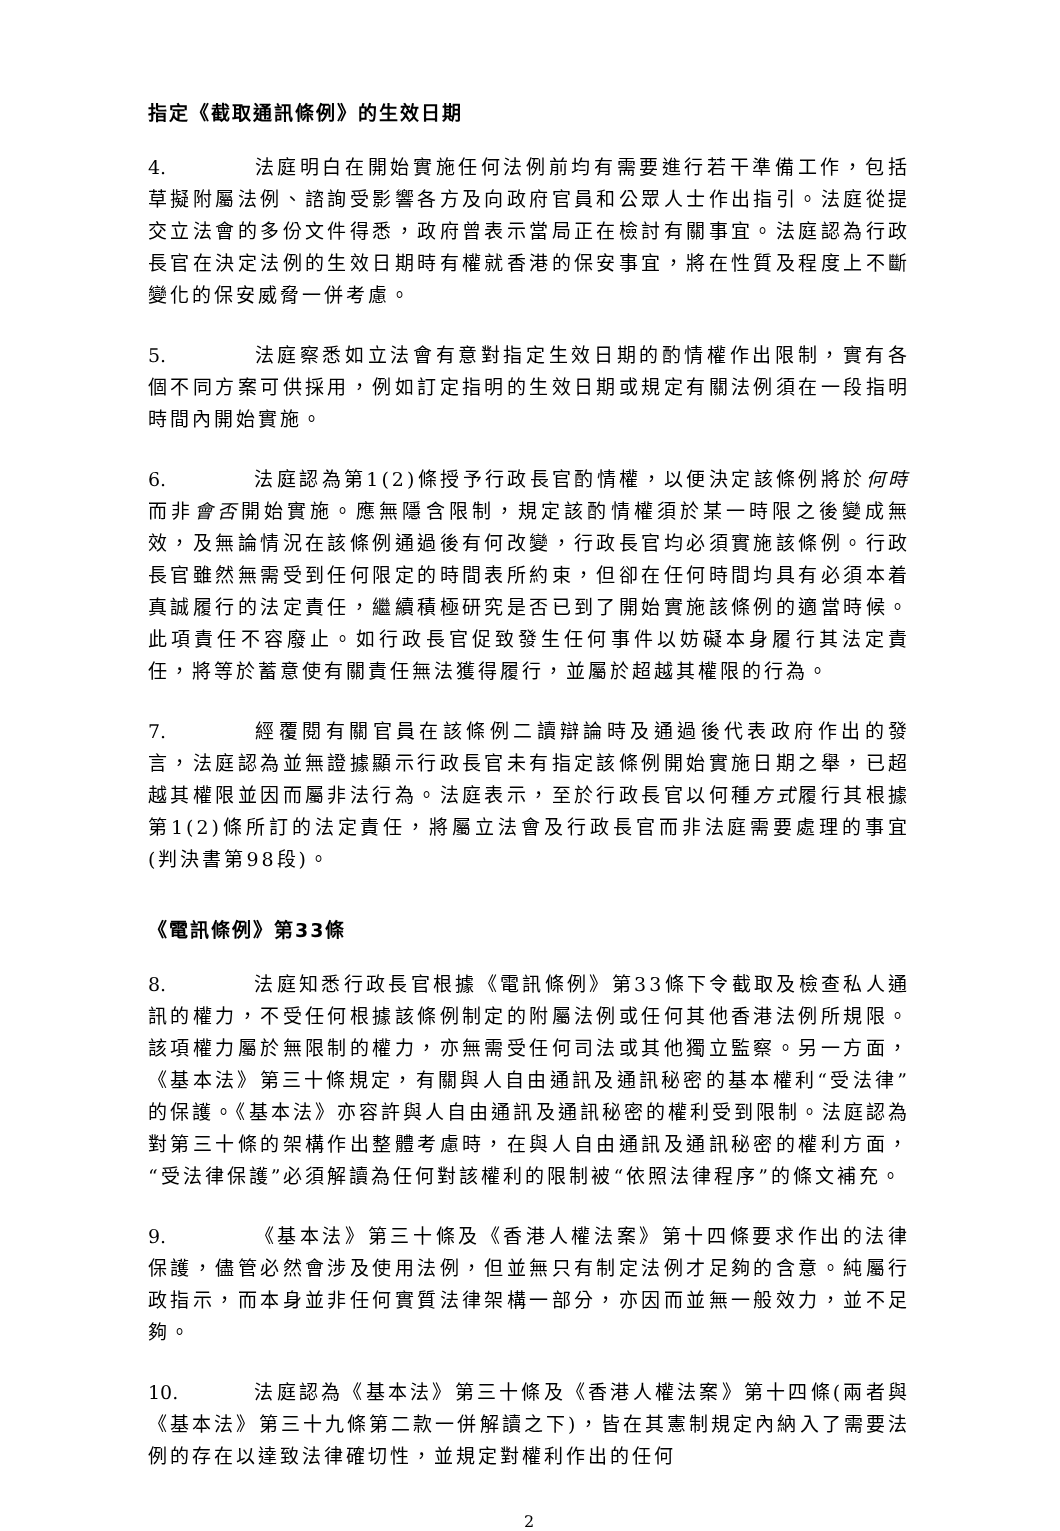指定《截取通訊條例》的生效日期
4. 法庭明白在開始實施任何法例前均有需要進行若干準備工作，包括草擬附屬法例、諮詢受影響各方及向政府官員和公眾人士作出指引。法庭從提交立法會的多份文件得悉，政府曾表示當局正在檢討有關事宜。法庭認為行政長官在決定法例的生效日期時有權就香港的保安事宜，將在性質及程度上不斷變化的保安威脅一併考慮。
5. 法庭察悉如立法會有意對指定生效日期的酌情權作出限制，實有各個不同方案可供採用，例如訂定指明的生效日期或規定有關法例須在一段指明時間內開始實施。
6. 法庭認為第1(2)條授予行政長官酌情權，以便決定該條例將於何時而非會否開始實施。應無隱含限制，規定該酌情權須於某一時限之後變成無效，及無論情況在該條例通過後有何改變，行政長官均必須實施該條例。行政長官雖然無需受到任何限定的時間表所約束，但卻在任何時間均具有必須本着真誠履行的法定責任，繼續積極研究是否已到了開始實施該條例的適當時候。此項責任不容廢止。如行政長官促致發生任何事件以妨礙本身履行其法定責任，將等於蓄意使有關責任無法獲得履行，並屬於超越其權限的行為。
7. 經覆閱有關官員在該條例二讀辯論時及通過後代表政府作出的發言，法庭認為並無證據顯示行政長官未有指定該條例開始實施日期之舉，已超越其權限並因而屬非法行為。法庭表示，至於行政長官以何種方式履行其根據第1(2)條所訂的法定責任，將屬立法會及行政長官而非法庭需要處理的事宜(判決書第98段)。
《電訊條例》第33條
8. 法庭知悉行政長官根據《電訊條例》第33條下令截取及檢查私人通訊的權力，不受任何根據該條例制定的附屬法例或任何其他香港法例所規限。該項權力屬於無限制的權力，亦無需受任何司法或其他獨立監察。另一方面，《基本法》第三十條規定，有關與人自由通訊及通訊秘密的基本權利“受法律”的保護。《基本法》亦容許與人自由通訊及通訊秘密的權利受到限制。法庭認為對第三十條的架構作出整體考慮時，在與人自由通訊及通訊秘密的權利方面，“受法律保護”必須解讀為任何對該權利的限制被“依照法律程序”的條文補充。
9. 《基本法》第三十條及《香港人權法案》第十四條要求作出的法律保護，儘管必然會涉及使用法例，但並無只有制定法例才足夠的含意。純屬行政指示，而本身並非任何實質法律架構一部分，亦因而並無一般效力，並不足夠。
10. 法庭認為《基本法》第三十條及《香港人權法案》第十四條(兩者與《基本法》第三十九條第二款一併解讀之下)，皆在其憲制規定內納入了需要法例的存在以達致法律確切性，並規定對權利作出的任何
2